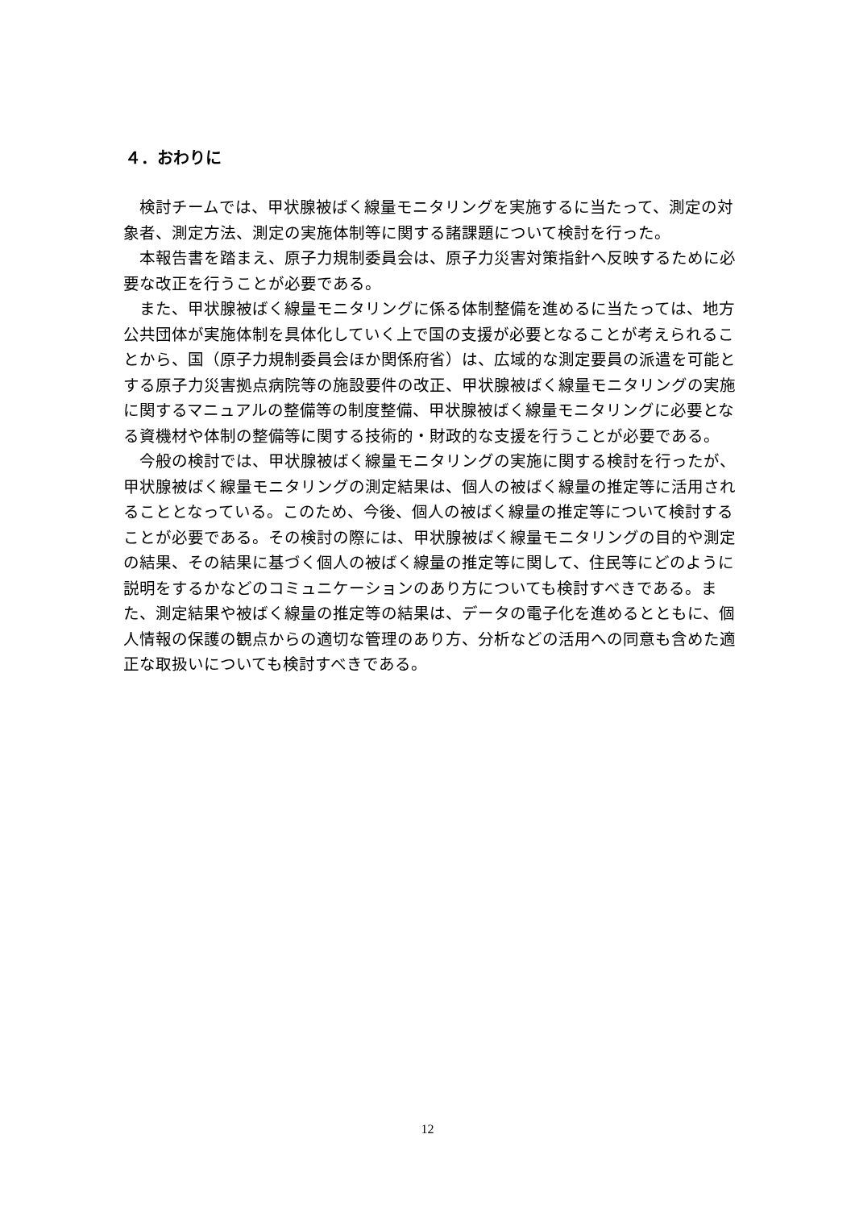４．おわりに
検討チームでは、甲状腺被ばく線量モニタリングを実施するに当たって、測定の対象者、測定方法、測定の実施体制等に関する諸課題について検討を行った。
本報告書を踏まえ、原子力規制委員会は、原子力災害対策指針へ反映するために必要な改正を行うことが必要である。
また、甲状腺被ばく線量モニタリングに係る体制整備を進めるに当たっては、地方公共団体が実施体制を具体化していく上で国の支援が必要となることが考えられることから、国（原子力規制委員会ほか関係府省）は、広域的な測定要員の派遣を可能とする原子力災害拠点病院等の施設要件の改正、甲状腺被ばく線量モニタリングの実施に関するマニュアルの整備等の制度整備、甲状腺被ばく線量モニタリングに必要となる資機材や体制の整備等に関する技術的・財政的な支援を行うことが必要である。
今般の検討では、甲状腺被ばく線量モニタリングの実施に関する検討を行ったが、甲状腺被ばく線量モニタリングの測定結果は、個人の被ばく線量の推定等に活用されることとなっている。このため、今後、個人の被ばく線量の推定等について検討することが必要である。その検討の際には、甲状腺被ばく線量モニタリングの目的や測定の結果、その結果に基づく個人の被ばく線量の推定等に関して、住民等にどのように説明をするかなどのコミュニケーションのあり方についても検討すべきである。また、測定結果や被ばく線量の推定等の結果は、データの電子化を進めるとともに、個人情報の保護の観点からの適切な管理のあり方、分析などの活用への同意も含めた適正な取扱いについても検討すべきである。
12